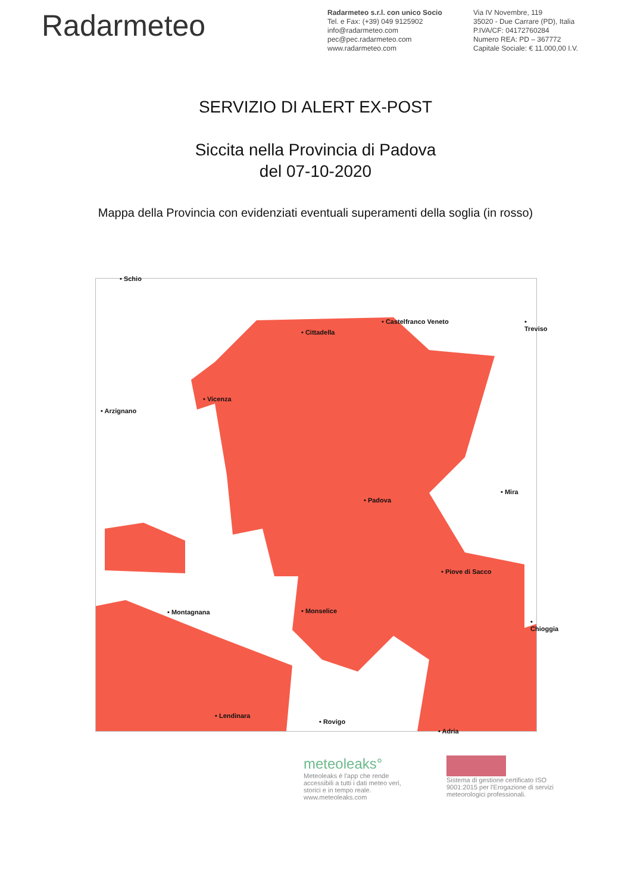Radarmeteo
Radarmeteo s.r.l. con unico Socio
Tel. e Fax: (+39) 049 9125902
info@radarmeteo.com
pec@pec.radarmeteo.com
www.radarmeteo.com
Via IV Novembre, 119
35020 - Due Carrare (PD), Italia
P.IVA/CF: 04172760284
Numero REA: PD – 367772
Capitale Sociale: € 11.000,00 I.V.
SERVIZIO DI ALERT EX-POST
Siccita nella Provincia di Padova
del 07-10-2020
Mappa della Provincia con evidenziati eventuali superamenti della soglia (in rosso)
• Schio
• Castelfranco Veneto • Treviso
• Cittadella
• Vicenza
• Arzignano
• Mira
• Padova
• Piove di Sacco
• Montagnana • Monselice
• Chioggia
• Lendinara
• Rovigo
• Adria
meteoleaks°
Meteoleaks è l'app che rende accessibili a tutti i dati meteo veri, storici e in tempo reale.
www.meteoleaks.com
Sistema di gestione certificato ISO 9001:2015 per l'Erogazione di servizi meteorologici professionali.